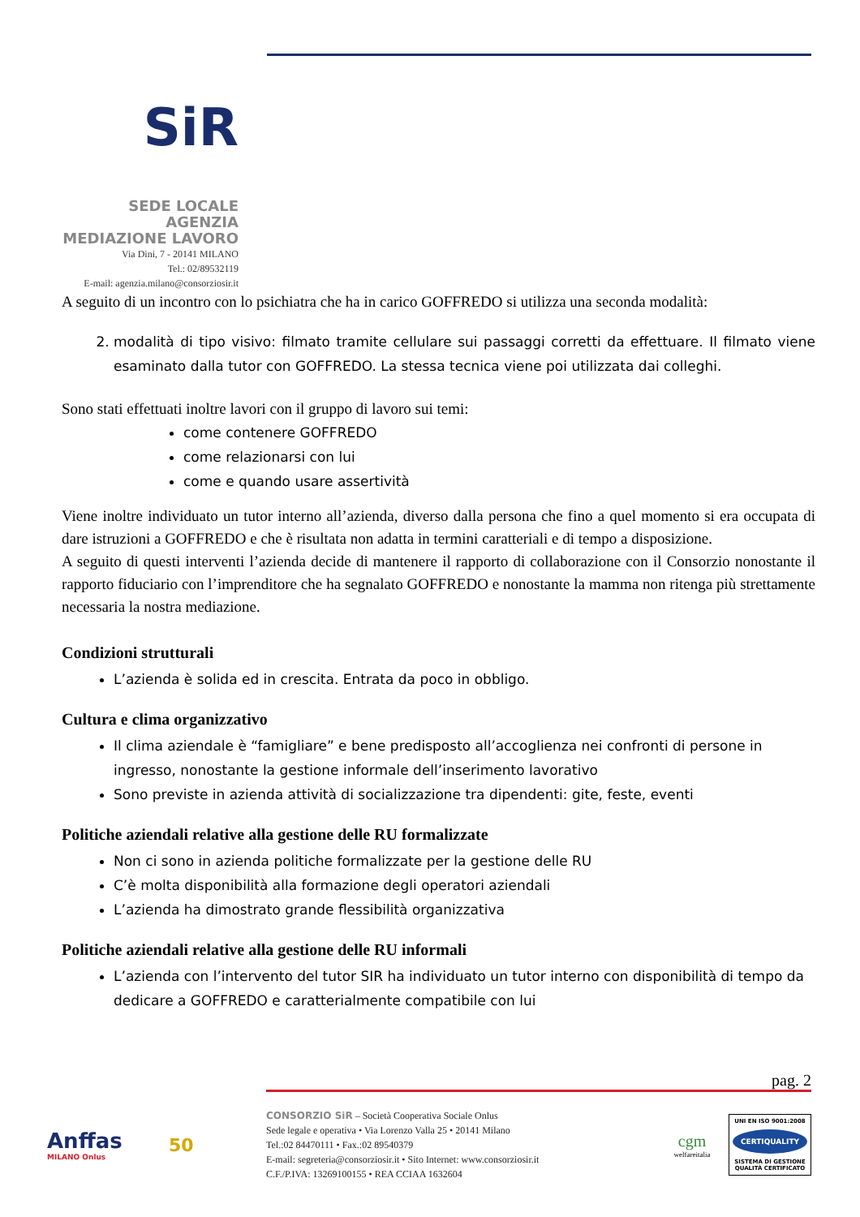SiR
SEDE LOCALE
AGENZIA
MEDIAZIONE LAVORO
Via Dini, 7 - 20141 MILANO
Tel.: 02/89532119
E-mail: agenzia.milano@consorziosir.it
A seguito di un incontro con lo psichiatra che ha in carico GOFFREDO si utilizza una seconda modalità:
2. modalità di tipo visivo: filmato tramite cellulare sui passaggi corretti da effettuare. Il filmato viene esaminato dalla tutor con GOFFREDO. La stessa tecnica viene poi utilizzata dai colleghi.
Sono stati effettuati inoltre lavori con il gruppo di lavoro sui temi:
come contenere GOFFREDO
come relazionarsi con lui
come e quando usare assertività
Viene inoltre individuato un tutor interno all’azienda, diverso dalla persona che fino a quel momento si era occupata di dare istruzioni a GOFFREDO e che è risultata non adatta in termini caratteriali e di tempo a disposizione.
A seguito di questi interventi l’azienda decide di mantenere il rapporto di collaborazione con il Consorzio nonostante il rapporto fiduciario con l’imprenditore che ha segnalato GOFFREDO e nonostante la mamma non ritenga più strettamente necessaria la nostra mediazione.
Condizioni strutturali
L’azienda è solida ed in crescita. Entrata da poco in obbligo.
Cultura e clima organizzativo
Il clima aziendale è “famigliare” e bene predisposto all’accoglienza nei confronti di persone in ingresso, nonostante la gestione informale dell’inserimento lavorativo
Sono previste in azienda attività di socializzazione tra dipendenti: gite, feste, eventi
Politiche aziendali relative alla gestione delle RU formalizzate
Non ci sono in azienda politiche formalizzate per la gestione delle RU
C’è molta disponibilità alla formazione degli operatori aziendali
L’azienda ha dimostrato grande flessibilità organizzativa
Politiche aziendali relative alla gestione delle RU informali
L’azienda con l’intervento del tutor SIR ha individuato un tutor interno con disponibilità di tempo da dedicare a GOFFREDO e caratterialmente compatibile con lui
pag. 2
Anffas
MILANO Onlus
50
CONSORZIO SiR – Società Cooperativa Sociale Onlus
Sede legale e operativa • Via Lorenzo Valla 25 • 20141 Milano
Tel.:02 84470111 • Fax.:02 89540379
E-mail: segreteria@consorziosir.it • Sito Internet: www.consorziosir.it
C.F./P.IVA: 13269100155 • REA CCIAA 1632604
cgm
welfareitalia
UNI EN ISO 9001:2008
CERTIQUALITY
SISTEMA DI GESTIONE QUALITÀ CERTIFICATO